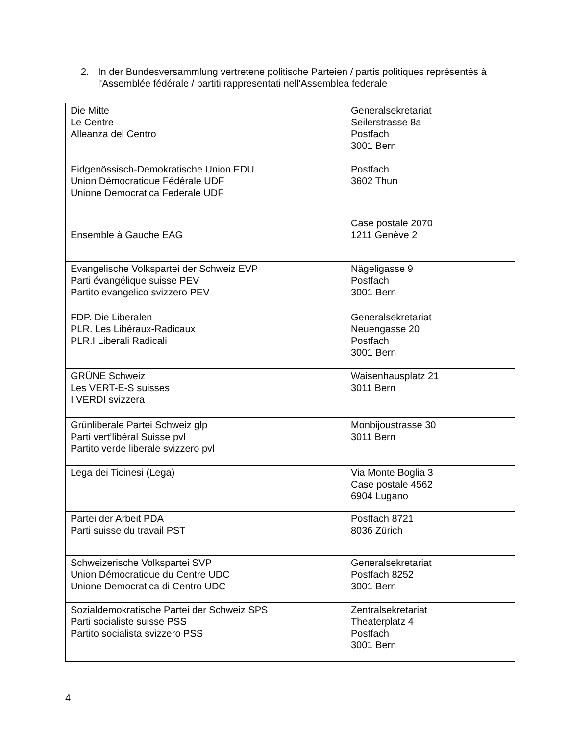2. In der Bundesversammlung vertretene politische Parteien / partis politiques représentés à l'Assemblée fédérale / partiti rappresentati nell'Assemblea federale
| Die Mitte Le Centre Alleanza del Centro | Generalsekretariat Seilerstrasse 8a Postfach 3001 Bern |
| Eidgenössisch-Demokratische Union EDU Union Démocratique Fédérale UDF Unione Democratica Federale UDF | Postfach 3602 Thun |
| Ensemble à Gauche EAG | Case postale 2070 1211 Genève 2 |
| Evangelische Volkspartei der Schweiz EVP Parti évangélique suisse PEV Partito evangelico svizzero PEV | Nägeligasse 9 Postfach 3001 Bern |
| FDP. Die Liberalen PLR. Les Libéraux-Radicaux PLR.I Liberali Radicali | Generalsekretariat Neuengasse 20 Postfach 3001 Bern |
| GRÜNE Schweiz Les VERT-E-S suisses I VERDI svizzera | Waisenhausplatz 21 3011 Bern |
| Grünliberale Partei Schweiz glp Parti vert’libéral Suisse pvl Partito verde liberale svizzero pvl | Monbijoustrasse 30 3011 Bern |
| Lega dei Ticinesi (Lega) | Via Monte Boglia 3 Case postale 4562 6904 Lugano |
| Partei der Arbeit PDA Parti suisse du travail PST | Postfach 8721 8036 Zürich |
| Schweizerische Volkspartei SVP Union Démocratique du Centre UDC Unione Democratica di Centro UDC | Generalsekretariat Postfach 8252 3001 Bern |
| Sozialdemokratische Partei der Schweiz SPS Parti socialiste suisse PSS Partito socialista svizzero PSS | Zentralsekretariat Theaterplatz 4 Postfach 3001 Bern |
4